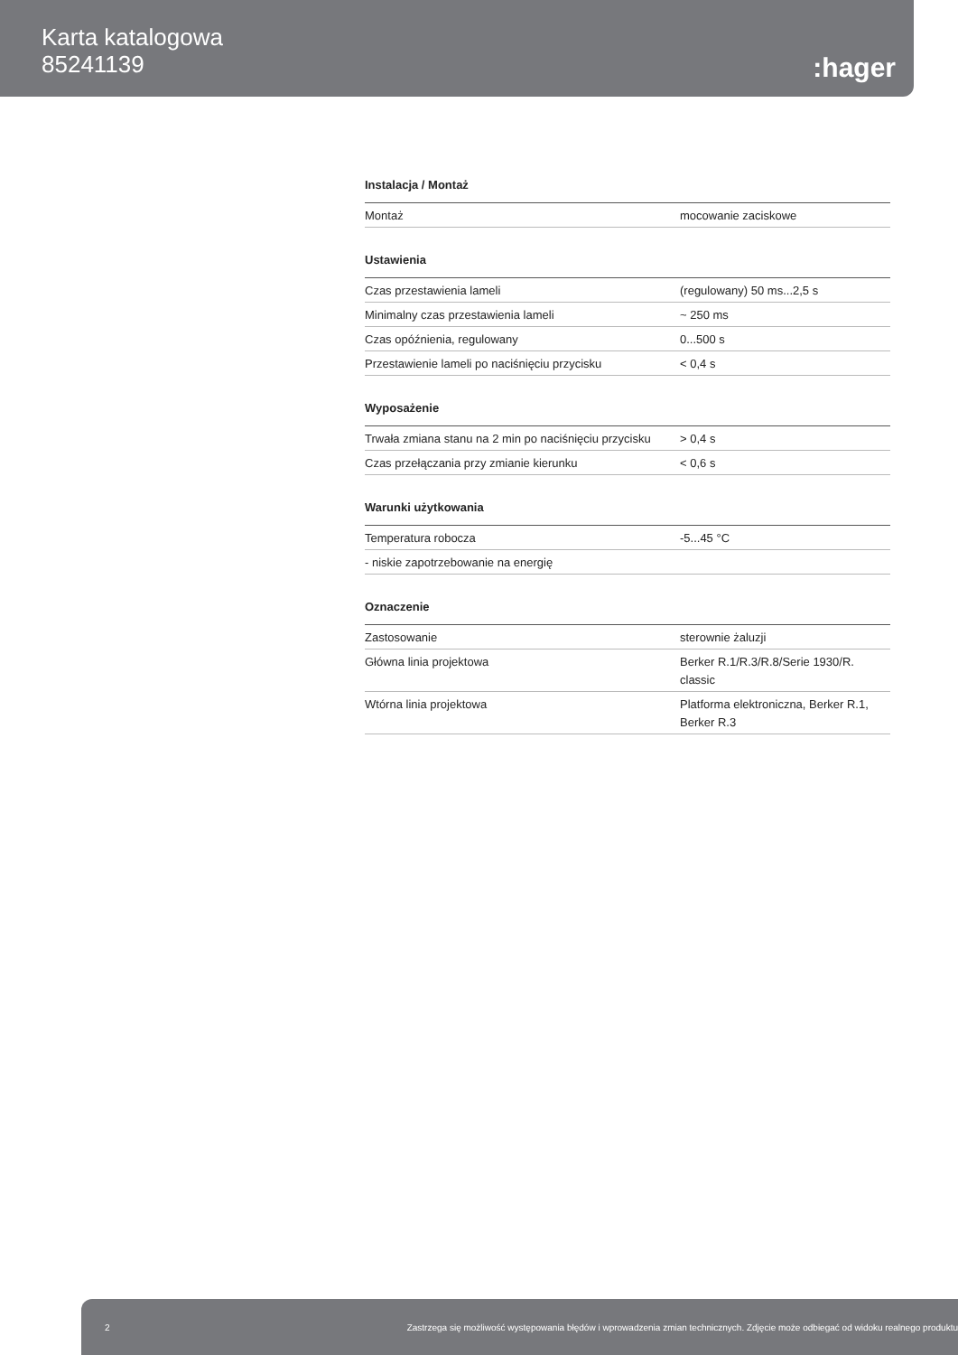Karta katalogowa
85241139
:hager
Instalacja / Montaż
| Montaż | mocowanie zaciskowe |
Ustawienia
| Czas przestawienia lameli | (regulowany) 50 ms...2,5 s |
| Minimalny czas przestawienia lameli | ~ 250 ms |
| Czas opóźnienia, regulowany | 0...500 s |
| Przestawienie lameli po naciśnięciu przycisku | < 0,4 s |
Wyposażenie
| Trwała zmiana stanu na 2 min po naciśnięciu przycisku | > 0,4 s |
| Czas przełączania przy zmianie kierunku | < 0,6 s |
Warunki użytkowania
| Temperatura robocza | -5...45 °C |
| - niskie zapotrzebowanie na energię | |
Oznaczenie
| Zastosowanie | sterownie żaluzji |
| Główna linia projektowa | Berker R.1/R.3/R.8/Serie 1930/R. classic |
| Wtórna linia projektowa | Platforma elektroniczna, Berker R.1, Berker R.3 |
2 Zastrzega się możliwość występowania błędów i wprowadzenia zmian technicznych. Zdjęcie może odbiegać od widoku realnego produktu